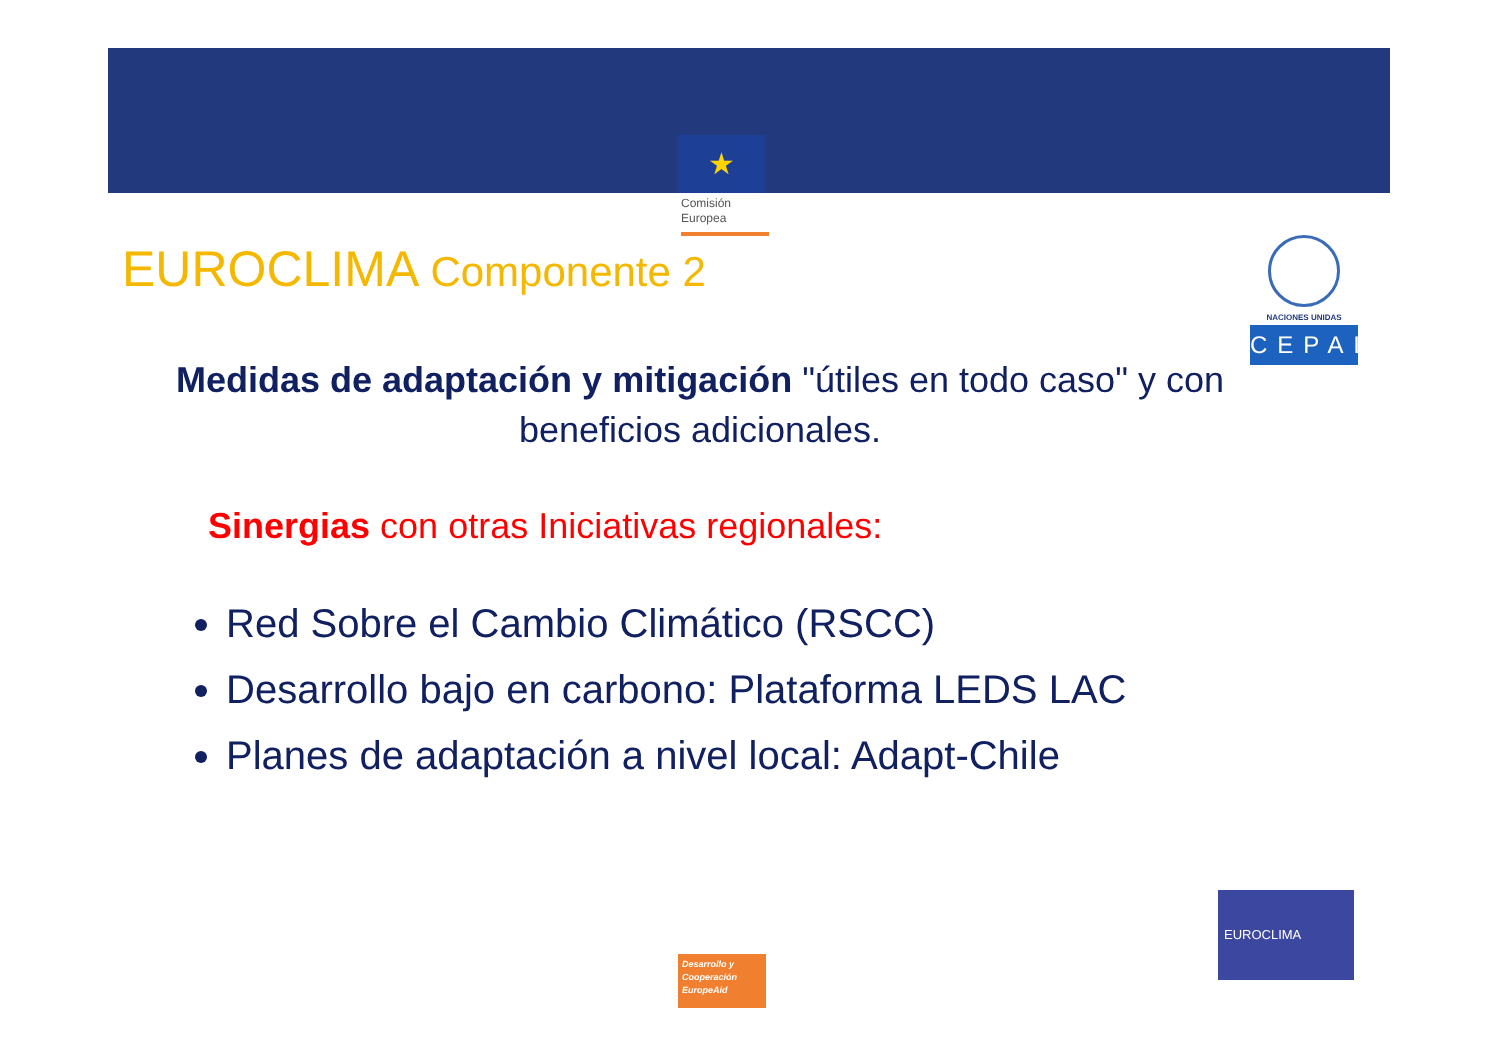★
Comisión
Europea
EUROCLIMA Componente 2
NACIONES UNIDAS
CEPAL
Medidas de adaptación y mitigación "útiles en todo caso" y con beneficios adicionales.
Sinergias con otras Iniciativas regionales:
Red Sobre el Cambio Climático (RSCC)
Desarrollo bajo en carbono: Plataforma LEDS LAC
Planes de adaptación a nivel local: Adapt-Chile
Desarrollo y
Cooperación
EuropeAid
EUROCLIMA